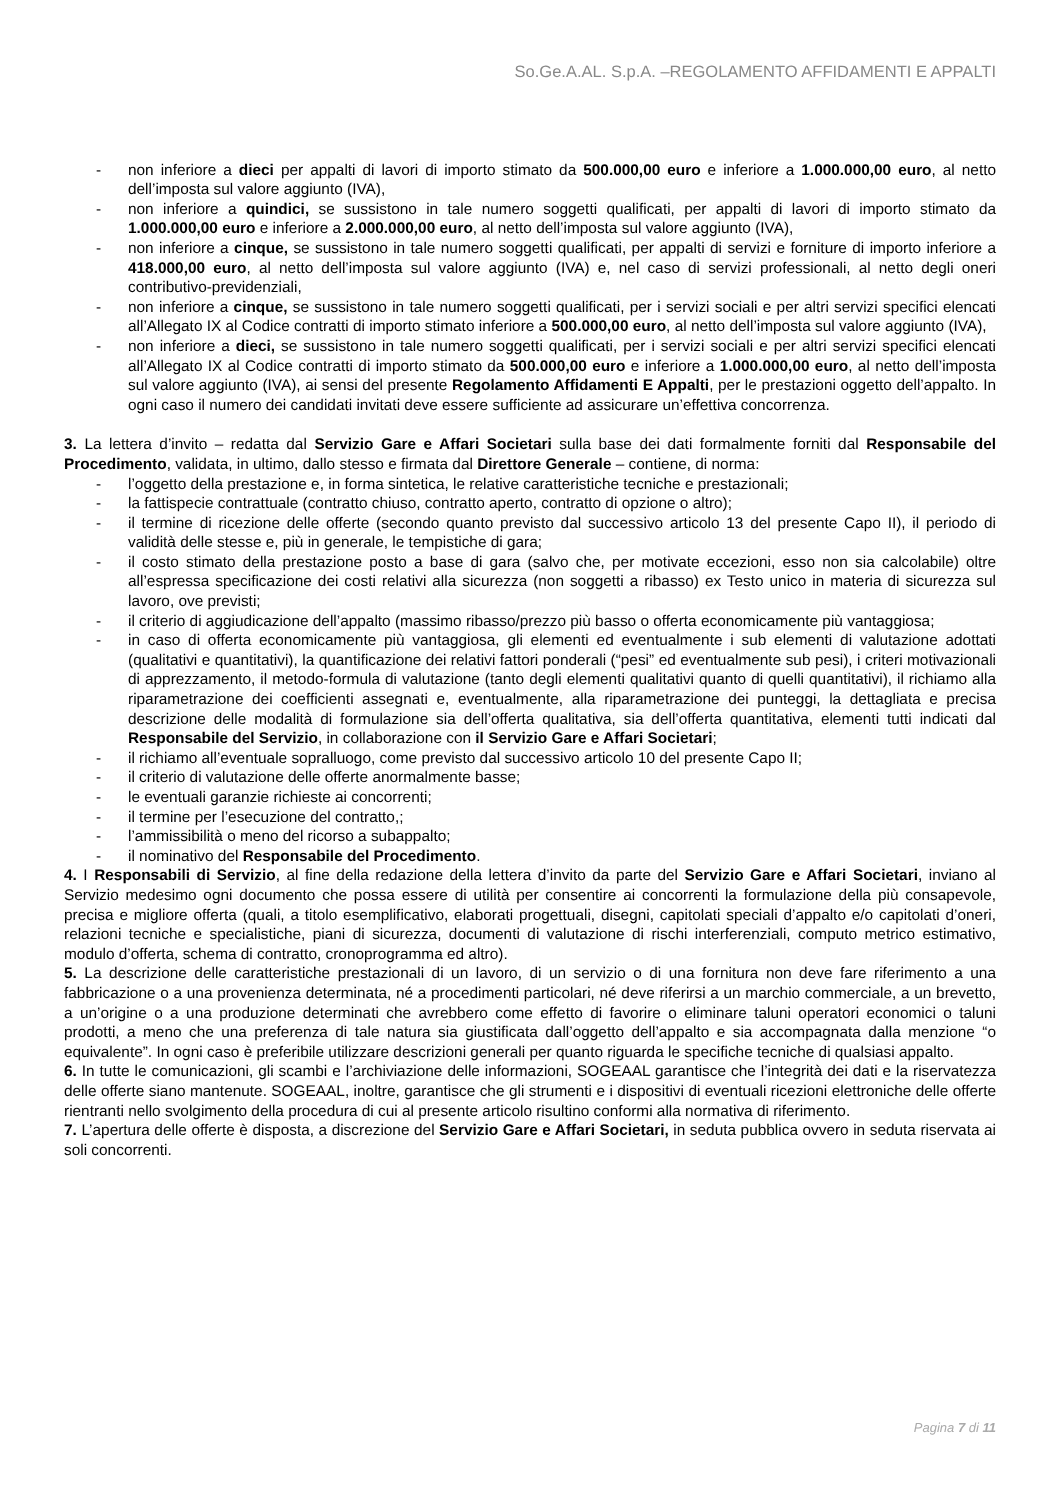So.Ge.A.AL. S.p.A. –REGOLAMENTO AFFIDAMENTI E APPALTI
- non inferiore a dieci per appalti di lavori di importo stimato da 500.000,00 euro e inferiore a 1.000.000,00 euro, al netto dell’imposta sul valore aggiunto (IVA),
- non inferiore a quindici, se sussistono in tale numero soggetti qualificati, per appalti di lavori di importo stimato da 1.000.000,00 euro e inferiore a 2.000.000,00 euro, al netto dell’imposta sul valore aggiunto (IVA),
- non inferiore a cinque, se sussistono in tale numero soggetti qualificati, per appalti di servizi e forniture di importo inferiore a 418.000,00 euro, al netto dell’imposta sul valore aggiunto (IVA) e, nel caso di servizi professionali, al netto degli oneri contributivo-previdenziali,
- non inferiore a cinque, se sussistono in tale numero soggetti qualificati, per i servizi sociali e per altri servizi specifici elencati all’Allegato IX al Codice contratti di importo stimato inferiore a 500.000,00 euro, al netto dell’imposta sul valore aggiunto (IVA),
- non inferiore a dieci, se sussistono in tale numero soggetti qualificati, per i servizi sociali e per altri servizi specifici elencati all’Allegato IX al Codice contratti di importo stimato da 500.000,00 euro e inferiore a 1.000.000,00 euro, al netto dell’imposta sul valore aggiunto (IVA), ai sensi del presente Regolamento Affidamenti E Appalti, per le prestazioni oggetto dell’appalto. In ogni caso il numero dei candidati invitati deve essere sufficiente ad assicurare un’effettiva concorrenza.
3. La lettera d’invito – redatta dal Servizio Gare e Affari Societari sulla base dei dati formalmente forniti dal Responsabile del Procedimento, validata, in ultimo, dallo stesso e firmata dal Direttore Generale – contiene, di norma:
- l’oggetto della prestazione e, in forma sintetica, le relative caratteristiche tecniche e prestazionali;
- la fattispecie contrattuale (contratto chiuso, contratto aperto, contratto di opzione o altro);
- il termine di ricezione delle offerte (secondo quanto previsto dal successivo articolo 13 del presente Capo II), il periodo di validità delle stesse e, più in generale, le tempistiche di gara;
- il costo stimato della prestazione posto a base di gara (salvo che, per motivate eccezioni, esso non sia calcolabile) oltre all’espressa specificazione dei costi relativi alla sicurezza (non soggetti a ribasso) ex Testo unico in materia di sicurezza sul lavoro, ove previsti;
- il criterio di aggiudicazione dell’appalto (massimo ribasso/prezzo più basso o offerta economicamente più vantaggiosa;
- in caso di offerta economicamente più vantaggiosa, gli elementi ed eventualmente i sub elementi di valutazione adottati (qualitativi e quantitativi), la quantificazione dei relativi fattori ponderali (“pesi” ed eventualmente sub pesi), i criteri motivazionali di apprezzamento, il metodo-formula di valutazione (tanto degli elementi qualitativi quanto di quelli quantitativi), il richiamo alla riparametrazione dei coefficienti assegnati e, eventualmente, alla riparametrazione dei punteggi, la dettagliata e precisa descrizione delle modalità di formulazione sia dell’offerta qualitativa, sia dell’offerta quantitativa, elementi tutti indicati dal Responsabile del Servizio, in collaborazione con il Servizio Gare e Affari Societari;
- il richiamo all’eventuale sopralluogo, come previsto dal successivo articolo 10 del presente Capo II;
- il criterio di valutazione delle offerte anormalmente basse;
- le eventuali garanzie richieste ai concorrenti;
- il termine per l’esecuzione del contratto,;
- l’ammissibilità o meno del ricorso a subappalto;
- il nominativo del Responsabile del Procedimento.
4. I Responsabili di Servizio, al fine della redazione della lettera d’invito da parte del Servizio Gare e Affari Societari, inviano al Servizio medesimo ogni documento che possa essere di utilità per consentire ai concorrenti la formulazione della più consapevole, precisa e migliore offerta (quali, a titolo esemplificativo, elaborati progettuali, disegni, capitolati speciali d’appalto e/o capitolati d’oneri, relazioni tecniche e specialistiche, piani di sicurezza, documenti di valutazione di rischi interferenziali, computo metrico estimativo, modulo d’offerta, schema di contratto, cronoprogramma ed altro).
5. La descrizione delle caratteristiche prestazionali di un lavoro, di un servizio o di una fornitura non deve fare riferimento a una fabbricazione o a una provenienza determinata, né a procedimenti particolari, né deve riferirsi a un marchio commerciale, a un brevetto, a un’origine o a una produzione determinati che avrebbero come effetto di favorire o eliminare taluni operatori economici o taluni prodotti, a meno che una preferenza di tale natura sia giustificata dall’oggetto dell’appalto e sia accompagnata dalla menzione “o equivalente”. In ogni caso è preferibile utilizzare descrizioni generali per quanto riguarda le specifiche tecniche di qualsiasi appalto.
6. In tutte le comunicazioni, gli scambi e l’archiviazione delle informazioni, SOGEAAL garantisce che l’integrità dei dati e la riservatezza delle offerte siano mantenute. SOGEAAL, inoltre, garantisce che gli strumenti e i dispositivi di eventuali ricezioni elettroniche delle offerte rientranti nello svolgimento della procedura di cui al presente articolo risultino conformi alla normativa di riferimento.
7. L’apertura delle offerte è disposta, a discrezione del Servizio Gare e Affari Societari, in seduta pubblica ovvero in seduta riservata ai soli concorrenti.
Pagina 7 di 11